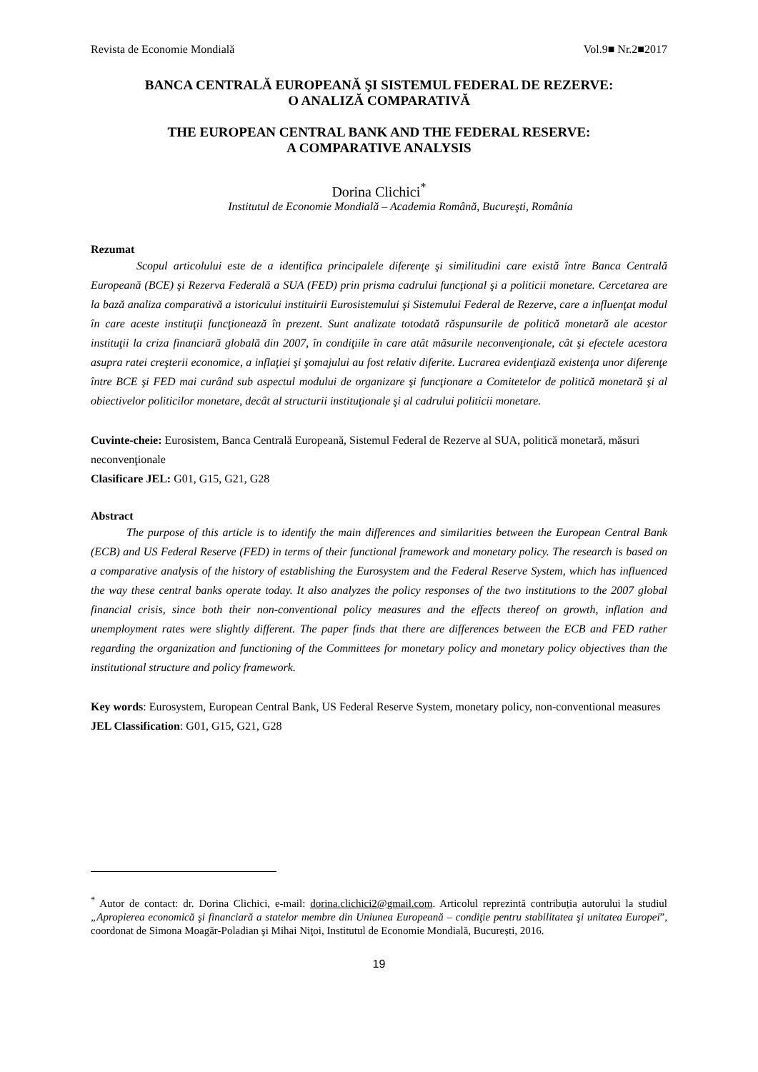Revista de Economie Mondială Vol.9■ Nr.2■2017
BANCA CENTRALĂ EUROPEANĂ ŞI SISTEMUL FEDERAL DE REZERVE:
O ANALIZĂ COMPARATIVĂ
THE EUROPEAN CENTRAL BANK AND THE FEDERAL RESERVE:
A COMPARATIVE ANALYSIS
Dorina Clichici<sup>*</sup>
Institutul de Economie Mondială – Academia Română, Bucureşti, România
Rezumat
Scopul articolului este de a identifica principalele diferenţe şi similitudini care există între Banca Centrală Europeană (BCE) şi Rezerva Federală a SUA (FED) prin prisma cadrului funcţional şi a politicii monetare. Cercetarea are la bază analiza comparativă a istoricului instituirii Eurosistemului şi Sistemului Federal de Rezerve, care a influenţat modul în care aceste instituţii funcţionează în prezent. Sunt analizate totodată răspunsurile de politică monetară ale acestor instituţii la criza financiară globală din 2007, în condiţiile în care atât măsurile neconvenţionale, cât şi efectele acestora asupra ratei creşterii economice, a inflaţiei şi şomajului au fost relativ diferite. Lucrarea evidenţiază existenţa unor diferenţe între BCE şi FED mai curând sub aspectul modului de organizare şi funcţionare a Comitetelor de politică monetară şi al obiectivelor politicilor monetare, decât al structurii instituţionale şi al cadrului politicii monetare.
Cuvinte-cheie: Eurosistem, Banca Centrală Europeană, Sistemul Federal de Rezerve al SUA, politică monetară, măsuri neconvenţionale
Clasificare JEL: G01, G15, G21, G28
Abstract
The purpose of this article is to identify the main differences and similarities between the European Central Bank (ECB) and US Federal Reserve (FED) in terms of their functional framework and monetary policy. The research is based on a comparative analysis of the history of establishing the Eurosystem and the Federal Reserve System, which has influenced the way these central banks operate today. It also analyzes the policy responses of the two institutions to the 2007 global financial crisis, since both their non-conventional policy measures and the effects thereof on growth, inflation and unemployment rates were slightly different. The paper finds that there are differences between the ECB and FED rather regarding the organization and functioning of the Committees for monetary policy and monetary policy objectives than the institutional structure and policy framework.
Key words: Eurosystem, European Central Bank, US Federal Reserve System, monetary policy, non-conventional measures
JEL Classification: G01, G15, G21, G28
<sup>*</sup> Autor de contact: dr. Dorina Clichici, e-mail: dorina.clichici2@gmail.com. Articolul reprezintă contribuția autorului la studiul „Apropierea economică şi financiară a statelor membre din Uniunea Europeană – condiţie pentru stabilitatea şi unitatea Europei”, coordonat de Simona Moagăr-Poladian şi Mihai Niţoi, Institutul de Economie Mondială, București, 2016.
19